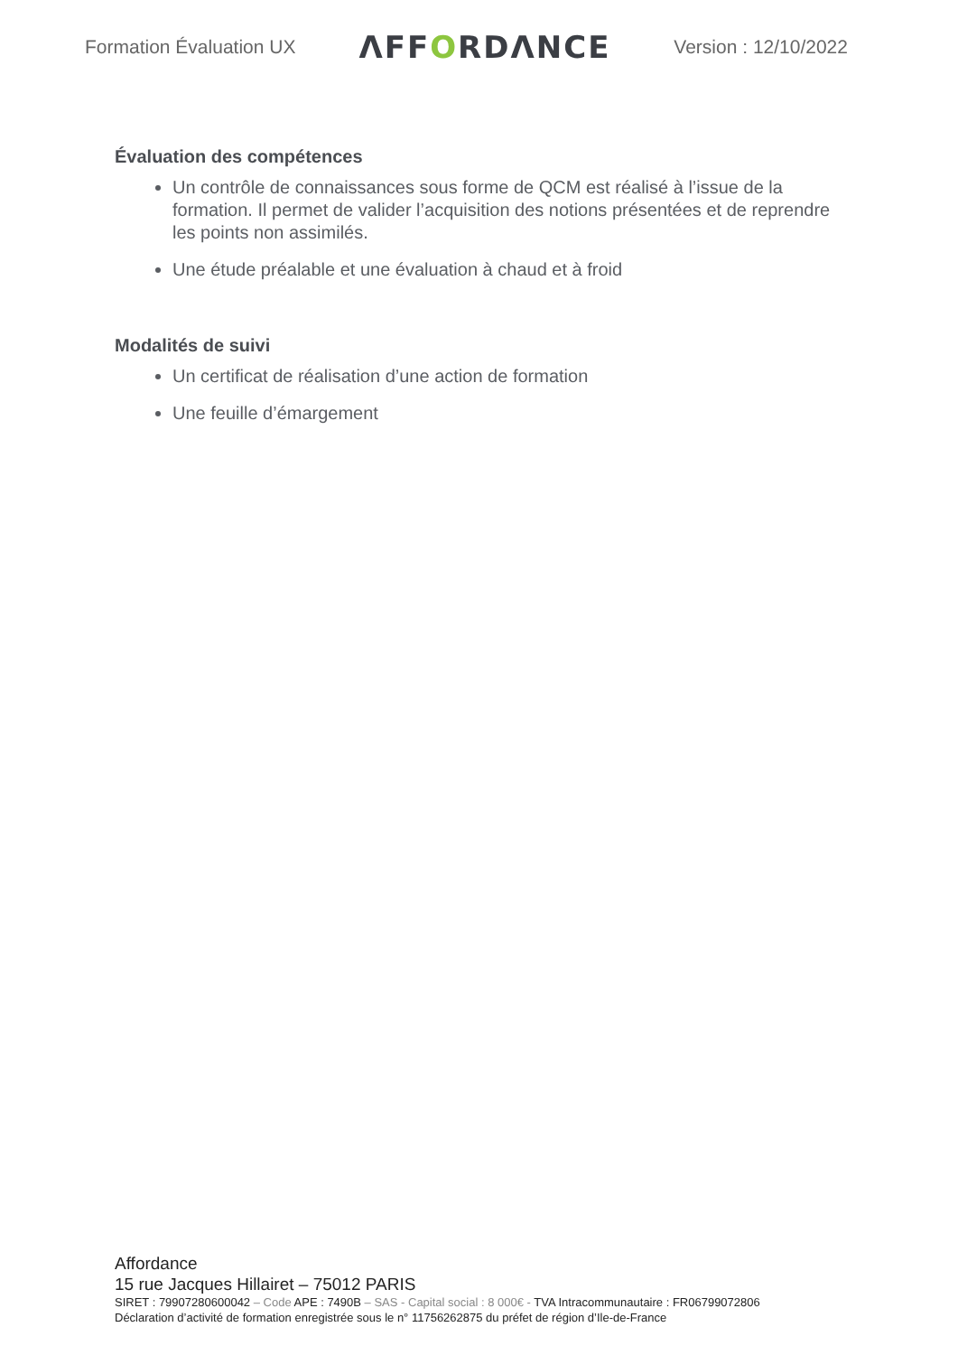Formation Évaluation UX
ΛFFORDΛNCE
Version : 12/10/2022
Évaluation des compétences
Un contrôle de connaissances sous forme de QCM est réalisé à l’issue de la formation. Il permet de valider l’acquisition des notions présentées et de reprendre les points non assimilés.
Une étude préalable et une évaluation à chaud et à froid
Modalités de suivi
Un certificat de réalisation d’une action de formation
Une feuille d’émargement
Affordance
15 rue Jacques Hillairet – 75012 PARIS
SIRET : 79907280600042 – Code APE : 7490B – SAS - Capital social : 8 000€ - TVA Intracommunautaire : FR06799072806
Déclaration d’activité de formation enregistrée sous le n° 11756262875 du préfet de région d’Ile-de-France